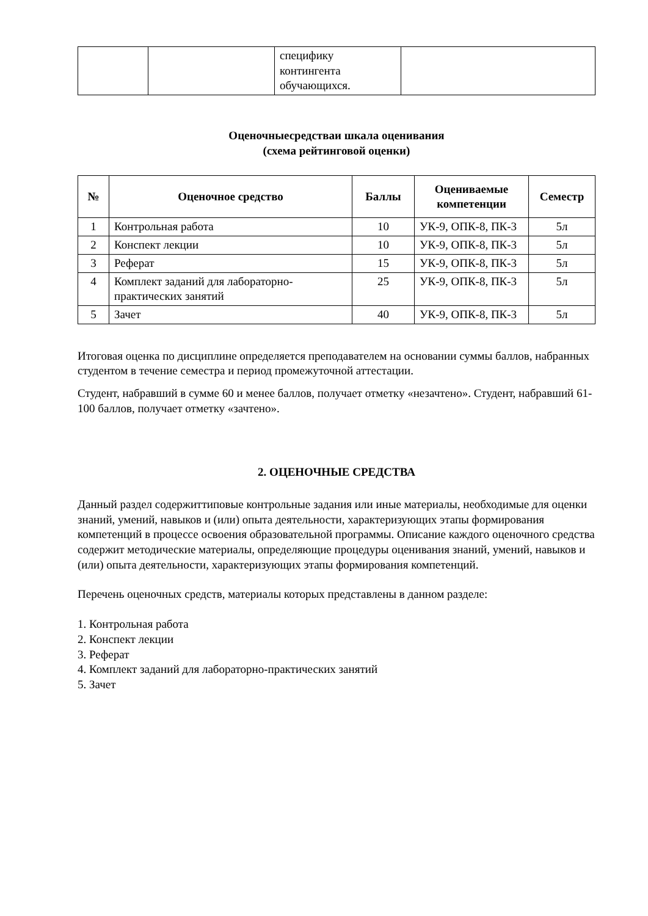| | | специфику контингента обучающихся. | |
Оценочныесредстваи шкала оценивания
(схема рейтинговой оценки)
| № | Оценочное средство | Баллы | Оцениваемые компетенции | Семестр |
| --- | --- | --- | --- | --- |
| 1 | Контрольная работа | 10 | УК-9, ОПК-8, ПК-3 | 5л |
| 2 | Конспект лекции | 10 | УК-9, ОПК-8, ПК-3 | 5л |
| 3 | Реферат | 15 | УК-9, ОПК-8, ПК-3 | 5л |
| 4 | Комплект заданий для лабораторно-практических занятий | 25 | УК-9, ОПК-8, ПК-3 | 5л |
| 5 | Зачет | 40 | УК-9, ОПК-8, ПК-3 | 5л |
Итоговая оценка по дисциплине определяется преподавателем на основании суммы баллов, набранных студентом в течение семестра и период промежуточной аттестации.
Студент, набравший в сумме 60 и менее баллов, получает отметку «незачтено». Студент, набравший 61-100 баллов, получает отметку «зачтено».
2. ОЦЕНОЧНЫЕ СРЕДСТВА
Данный раздел содержиттиповые контрольные задания или иные материалы, необходимые для оценки знаний, умений, навыков и (или) опыта деятельности, характеризующих этапы формирования компетенций в процессе освоения образовательной программы. Описание каждого оценочного средства содержит методические материалы, определяющие процедуры оценивания знаний, умений, навыков и (или) опыта деятельности, характеризующих этапы формирования компетенций.
Перечень оценочных средств, материалы которых представлены в данном разделе:
1. Контрольная работа
2. Конспект лекции
3. Реферат
4. Комплект заданий для лабораторно-практических занятий
5. Зачет